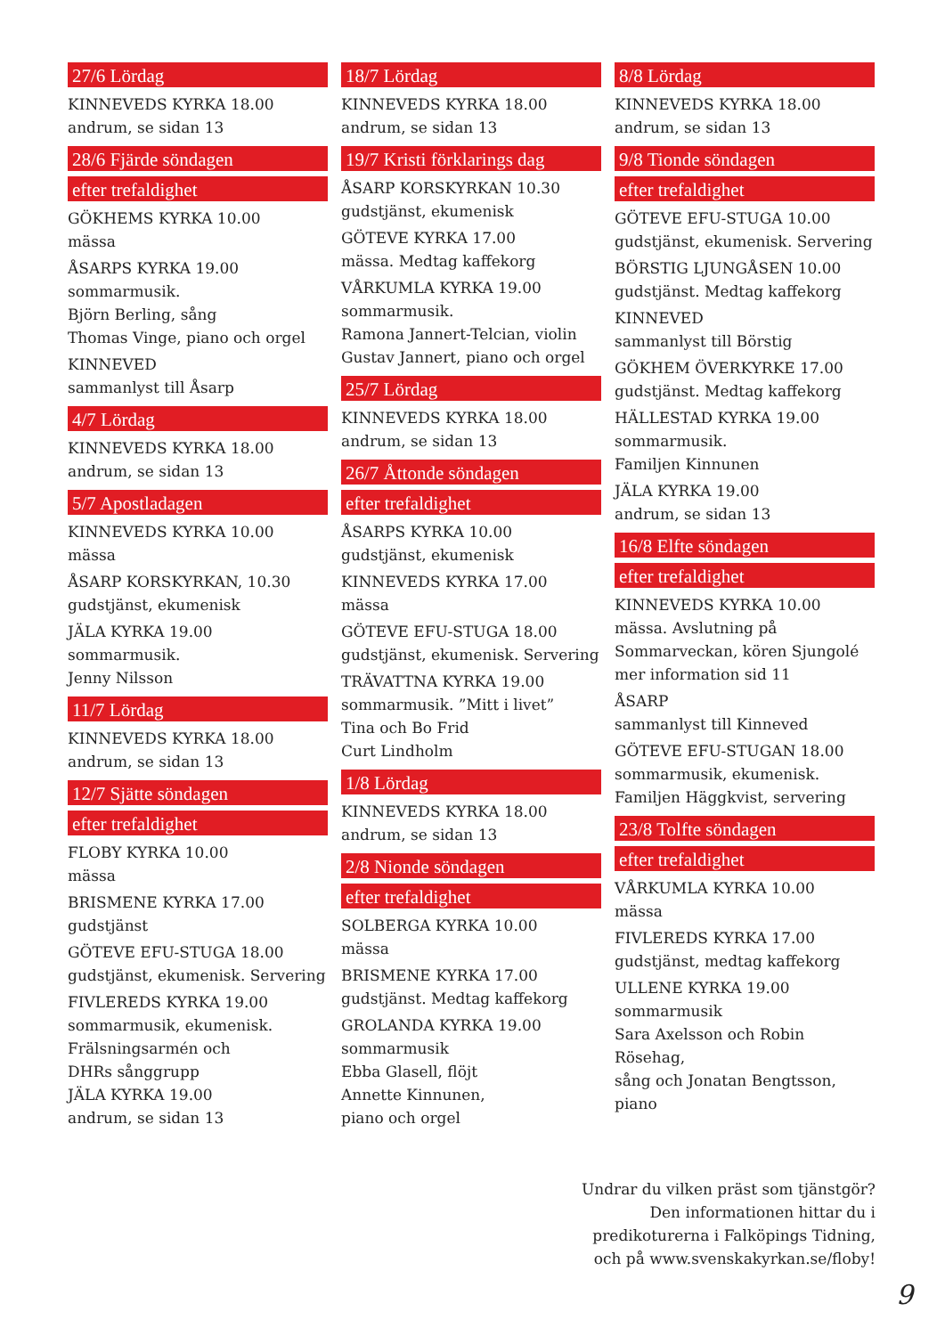27/6 Lördag
KINNEVEDS KYRKA 18.00
andrum, se sidan 13
28/6 Fjärde söndagen
efter trefaldighet
GÖKHEMS KYRKA 10.00
mässa
ÅSARPS KYRKA 19.00
sommarmusik.
Björn Berling, sång
Thomas Vinge, piano och orgel
KINNEVED
sammanlyst till Åsarp
4/7 Lördag
KINNEVEDS KYRKA 18.00
andrum, se sidan 13
5/7 Apostladagen
KINNEVEDS KYRKA 10.00
mässa
ÅSARP KORSKYRKAN, 10.30
gudstjänst, ekumenisk
JÄLA KYRKA 19.00
sommarmusik.
Jenny Nilsson
11/7 Lördag
KINNEVEDS KYRKA 18.00
andrum, se sidan 13
12/7 Sjätte söndagen
efter trefaldighet
FLOBY KYRKA 10.00
mässa
BRISMENE KYRKA 17.00
gudstjänst
GÖTEVE EFU-STUGA 18.00
gudstjänst, ekumenisk. Servering
FIVLEREDS KYRKA 19.00
sommarmusik, ekumenisk.
Frälsningsarmén och
DHRs sånggrupp
JÄLA KYRKA 19.00
andrum, se sidan 13
18/7 Lördag
KINNEVEDS KYRKA 18.00
andrum, se sidan 13
19/7 Kristi förklarings dag
ÅSARP KORSKYRKAN 10.30
gudstjänst, ekumenisk
GÖTEVE KYRKA 17.00
mässa. Medtag kaffekorg
VÅRKUMLA KYRKA 19.00
sommarmusik.
Ramona Jannert-Telcian, violin
Gustav Jannert, piano och orgel
25/7 Lördag
KINNEVEDS KYRKA 18.00
andrum, se sidan 13
26/7 Åttonde söndagen
efter trefaldighet
ÅSARPS KYRKA 10.00
gudstjänst, ekumenisk
KINNEVEDS KYRKA 17.00
mässa
GÖTEVE EFU-STUGA 18.00
gudstjänst, ekumenisk. Servering
TRÄVATTNA KYRKA 19.00
sommarmusik. ”Mitt i livet”
Tina och Bo Frid
Curt Lindholm
1/8 Lördag
KINNEVEDS KYRKA 18.00
andrum, se sidan 13
2/8 Nionde söndagen
efter trefaldighet
SOLBERGA KYRKA 10.00
mässa
BRISMENE KYRKA 17.00
gudstjänst. Medtag kaffekorg
GROLANDA KYRKA 19.00
sommarmusik
Ebba Glasell, flöjt
Annette Kinnunen,
piano och orgel
8/8 Lördag
KINNEVEDS KYRKA 18.00
andrum, se sidan 13
9/8 Tionde söndagen
efter trefaldighet
GÖTEVE EFU-STUGA 10.00
gudstjänst, ekumenisk. Servering
BÖRSTIG LJUNGÅSEN 10.00
gudstjänst. Medtag kaffekorg
KINNEVED
sammanlyst till Börstig
GÖKHEM ÖVERKYRKE 17.00
gudstjänst. Medtag kaffekorg
HÄLLESTAD KYRKA 19.00
sommarmusik.
Familjen Kinnunen
JÄLA KYRKA 19.00
andrum, se sidan 13
16/8 Elfte söndagen
efter trefaldighet
KINNEVEDS KYRKA 10.00
mässa. Avslutning på
Sommarveckan, kören Sjungolé
mer information sid 11
ÅSARP
sammanlyst till Kinneved
GÖTEVE EFU-STUGAN 18.00
sommarmusik, ekumenisk.
Familjen Häggkvist, servering
23/8 Tolfte söndagen
efter trefaldighet
VÅRKUMLA KYRKA 10.00
mässa
FIVLEREDS KYRKA 17.00
gudstjänst, medtag kaffekorg
ULLENE KYRKA 19.00
sommarmusik
Sara Axelsson och Robin Rösehag,
sång och Jonatan Bengtsson, piano
Undrar du vilken präst som tjänstgör?
Den informationen hittar du i
predikoturerna i Falköpings Tidning,
och på www.svenskakyrkan.se/floby!
9